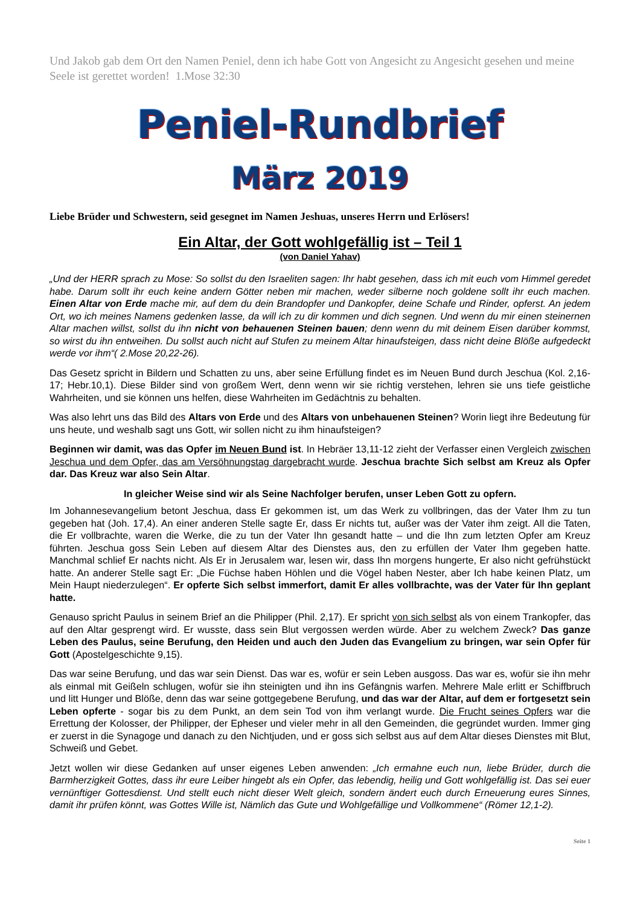Und Jakob gab dem Ort den Namen Peniel, denn ich habe Gott von Angesicht zu Angesicht gesehen und meine Seele ist gerettet worden! 1.Mose 32:30
Peniel-Rundbrief
März 2019
Liebe Brüder und Schwestern, seid gesegnet im Namen Jeshuas, unseres Herrn und Erlösers!
Ein Altar, der Gott wohlgefällig ist – Teil 1
(von Daniel Yahav)
„Und der HERR sprach zu Mose: So sollst du den Israeliten sagen: Ihr habt gesehen, dass ich mit euch vom Himmel geredet habe. Darum sollt ihr euch keine andern Götter neben mir machen, weder silberne noch goldene sollt ihr euch machen. Einen Altar von Erde mache mir, auf dem du dein Brandopfer und Dankopfer, deine Schafe und Rinder, opferst. An jedem Ort, wo ich meines Namens gedenken lasse, da will ich zu dir kommen und dich segnen. Und wenn du mir einen steinernen Altar machen willst, sollst du ihn nicht von behauenen Steinen bauen; denn wenn du mit deinem Eisen darüber kommst, so wirst du ihn entweihen. Du sollst auch nicht auf Stufen zu meinem Altar hinaufsteigen, dass nicht deine Blöße aufgedeckt werde vor ihm“( 2.Mose 20,22-26).
Das Gesetz spricht in Bildern und Schatten zu uns, aber seine Erfüllung findet es im Neuen Bund durch Jeschua (Kol. 2,16-17; Hebr.10,1). Diese Bilder sind von großem Wert, denn wenn wir sie richtig verstehen, lehren sie uns tiefe geistliche Wahrheiten, und sie können uns helfen, diese Wahrheiten im Gedächtnis zu behalten.
Was also lehrt uns das Bild des Altars von Erde und des Altars von unbehauenen Steinen? Worin liegt ihre Bedeutung für uns heute, und weshalb sagt uns Gott, wir sollen nicht zu ihm hinaufsteigen?
Beginnen wir damit, was das Opfer im Neuen Bund ist. In Hebräer 13,11-12 zieht der Verfasser einen Vergleich zwischen Jeschua und dem Opfer, das am Versöhnungstag dargebracht wurde. Jeschua brachte Sich selbst am Kreuz als Opfer dar. Das Kreuz war also Sein Altar.
In gleicher Weise sind wir als Seine Nachfolger berufen, unser Leben Gott zu opfern.
Im Johannesevangelium betont Jeschua, dass Er gekommen ist, um das Werk zu vollbringen, das der Vater Ihm zu tun gegeben hat (Joh. 17,4). An einer anderen Stelle sagte Er, dass Er nichts tut, außer was der Vater ihm zeigt. All die Taten, die Er vollbrachte, waren die Werke, die zu tun der Vater Ihn gesandt hatte – und die Ihn zum letzten Opfer am Kreuz führten. Jeschua goss Sein Leben auf diesem Altar des Dienstes aus, den zu erfüllen der Vater Ihm gegeben hatte. Manchmal schlief Er nachts nicht. Als Er in Jerusalem war, lesen wir, dass Ihn morgens hungerte, Er also nicht gefrühstückt hatte. An anderer Stelle sagt Er: „Die Füchse haben Höhlen und die Vögel haben Nester, aber Ich habe keinen Platz, um Mein Haupt niederzulegen“. Er opferte Sich selbst immerfort, damit Er alles vollbrachte, was der Vater für Ihn geplant hatte.
Genauso spricht Paulus in seinem Brief an die Philipper (Phil. 2,17). Er spricht von sich selbst als von einem Trankopfer, das auf den Altar gesprengt wird. Er wusste, dass sein Blut vergossen werden würde. Aber zu welchem Zweck? Das ganze Leben des Paulus, seine Berufung, den Heiden und auch den Juden das Evangelium zu bringen, war sein Opfer für Gott (Apostelgeschichte 9,15).
Das war seine Berufung, und das war sein Dienst. Das war es, wofür er sein Leben ausgoss. Das war es, wofür sie ihn mehr als einmal mit Geißeln schlugen, wofür sie ihn steinigten und ihn ins Gefängnis warfen. Mehrere Male erlitt er Schiffbruch und litt Hunger und Blöße, denn das war seine gottgegebene Berufung, und das war der Altar, auf dem er fortgesetzt sein Leben opferte - sogar bis zu dem Punkt, an dem sein Tod von ihm verlangt wurde. Die Frucht seines Opfers war die Errettung der Kolosser, der Philipper, der Epheser und vieler mehr in all den Gemeinden, die gegründet wurden. Immer ging er zuerst in die Synagoge und danach zu den Nichtjuden, und er goss sich selbst aus auf dem Altar dieses Dienstes mit Blut, Schweiß und Gebet.
Jetzt wollen wir diese Gedanken auf unser eigenes Leben anwenden: „Ich ermahne euch nun, liebe Brüder, durch die Barmherzigkeit Gottes, dass ihr eure Leiber hingebt als ein Opfer, das lebendig, heilig und Gott wohlgefällig ist. Das sei euer vernünftiger Gottesdienst. Und stellt euch nicht dieser Welt gleich, sondern ändert euch durch Erneuerung eures Sinnes, damit ihr prüfen könnt, was Gottes Wille ist, Nämlich das Gute und Wohlgefällige und Vollkommene“ (Römer 12,1-2).
Seite 1